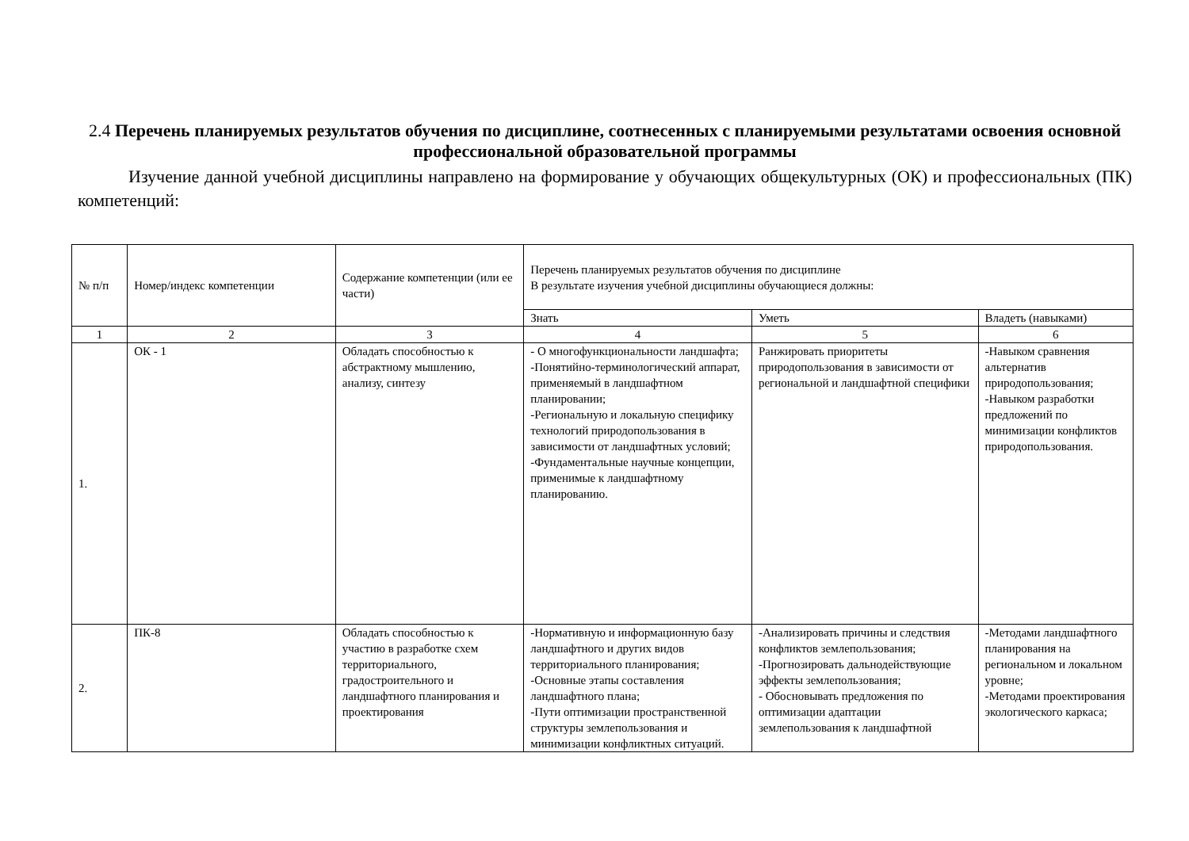2.4 Перечень планируемых результатов обучения по дисциплине, соотнесенных с планируемыми результатами освоения основной профессиональной образовательной программы
Изучение данной учебной дисциплины направлено на формирование у обучающих общекультурных (ОК) и профессиональных (ПК) компетенций:
| № п/п | Номер/индекс компетенции | Содержание компетенции (или ее части) | Перечень планируемых результатов обучения по дисциплине В результате изучения учебной дисциплины обучающиеся должны: | | |
| | | | Знать | Уметь | Владеть (навыками) |
| 1 | 2 | 3 | 4 | 5 | 6 |
| 1. | ОК - 1 | Обладать способностью к абстрактному мышлению, анализу, синтезу | - О многофункциональности ландшафта; -Понятийно-терминологический аппарат, применяемый в ландшафтном планировании; -Региональную и локальную специфику технологий природопользования в зависимости от ландшафтных условий; -Фундаментальные научные концепции, применимые к ландшафтному планированию. | Ранжировать приоритеты природопользования в зависимости от региональной и ландшафтной специфики | -Навыком сравнения альтернатив природопользования; -Навыком разработки предложений по минимизации конфликтов природопользования. |
| 2. | ПК-8 | Обладать способностью к участию в разработке схем территориального, градостроительного и ландшафтного планирования и проектирования | -Нормативную и информационную базу ландшафтного и других видов территориального планирования; -Основные этапы составления ландшафтного плана; -Пути оптимизации пространственной структуры землепользования и минимизации конфликтных ситуаций. | -Анализировать причины и следствия конфликтов землепользования; -Прогнозировать дальнодействующие эффекты землепользования; - Обосновывать предложения по оптимизации адаптации землепользования к ландшафтной | -Методами ландшафтного планирования на региональном и локальном уровне; -Методами проектирования экологического каркаса; |